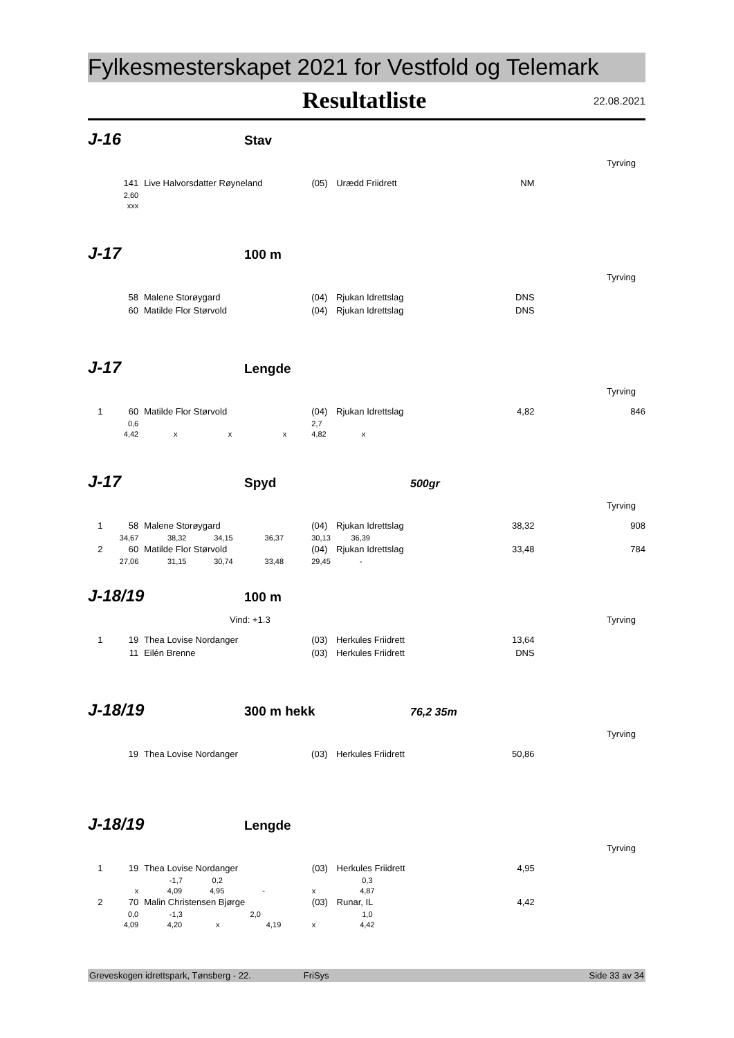Fylkesmesterskapet 2021 for Vestfold og Telemark
Resultatliste
22.08.2021
J-16 Stav
Tyrving
| | 141 | Live Halvorsdatter Røyneland | (05) | Urædd Friidrett | NM | |
| | 2,60 | | | | | |
| | xxx | | | | | |
J-17 100 m
Tyrving
| | 58 | Malene Storøygard | (04) | Rjukan Idrettslag | DNS | |
| | 60 | Matilde Flor Størvold | (04) | Rjukan Idrettslag | DNS | |
J-17 Lengde
Tyrving
| 1 | 60 | Matilde Flor Størvold | (04) | Rjukan Idrettslag | 4,82 | 846 |
| | 0,6 | | 2,7 | | | |
| | 4,42 | x x x | 4,82 | x | | |
J-17 Spyd 500gr
Tyrving
| 1 | 58 | Malene Storøygard | (04) | Rjukan Idrettslag | 38,32 | 908 |
| | 34,67 | 38,32 34,15 36,37 | 30,13 | 36,39 | | |
| 2 | 60 | Matilde Flor Størvold | (04) | Rjukan Idrettslag | 33,48 | 784 |
| | 27,06 | 31,15 30,74 33,48 | 29,45 | - | | |
J-18/19 100 m
Vind: +1.3 Tyrving
| 1 | 19 | Thea Lovise Nordanger | (03) | Herkules Friidrett | 13,64 | |
| | 11 | Eilén Brenne | (03) | Herkules Friidrett | DNS | |
J-18/19 300 m hekk 76,2 35m
Tyrving
| | 19 | Thea Lovise Nordanger | (03) | Herkules Friidrett | 50,86 | |
J-18/19 Lengde
Tyrving
| 1 | 19 | Thea Lovise Nordanger | (03) | Herkules Friidrett | 4,95 | |
| | | -1,7 0,2 | | 0,3 | | |
| | x | 4,09 4,95 - | x | 4,87 | | |
| 2 | 70 | Malin Christensen Bjørge | (03) | Runar, IL | 4,42 | |
| | 0,0 | -1,3 2,0 | | 1,0 | | |
| | 4,09 | 4,20 x 4,19 | x | 4,42 | | |
Greveskogen idrettspark, Tønsberg - 22. FriSys Side 33 av 34